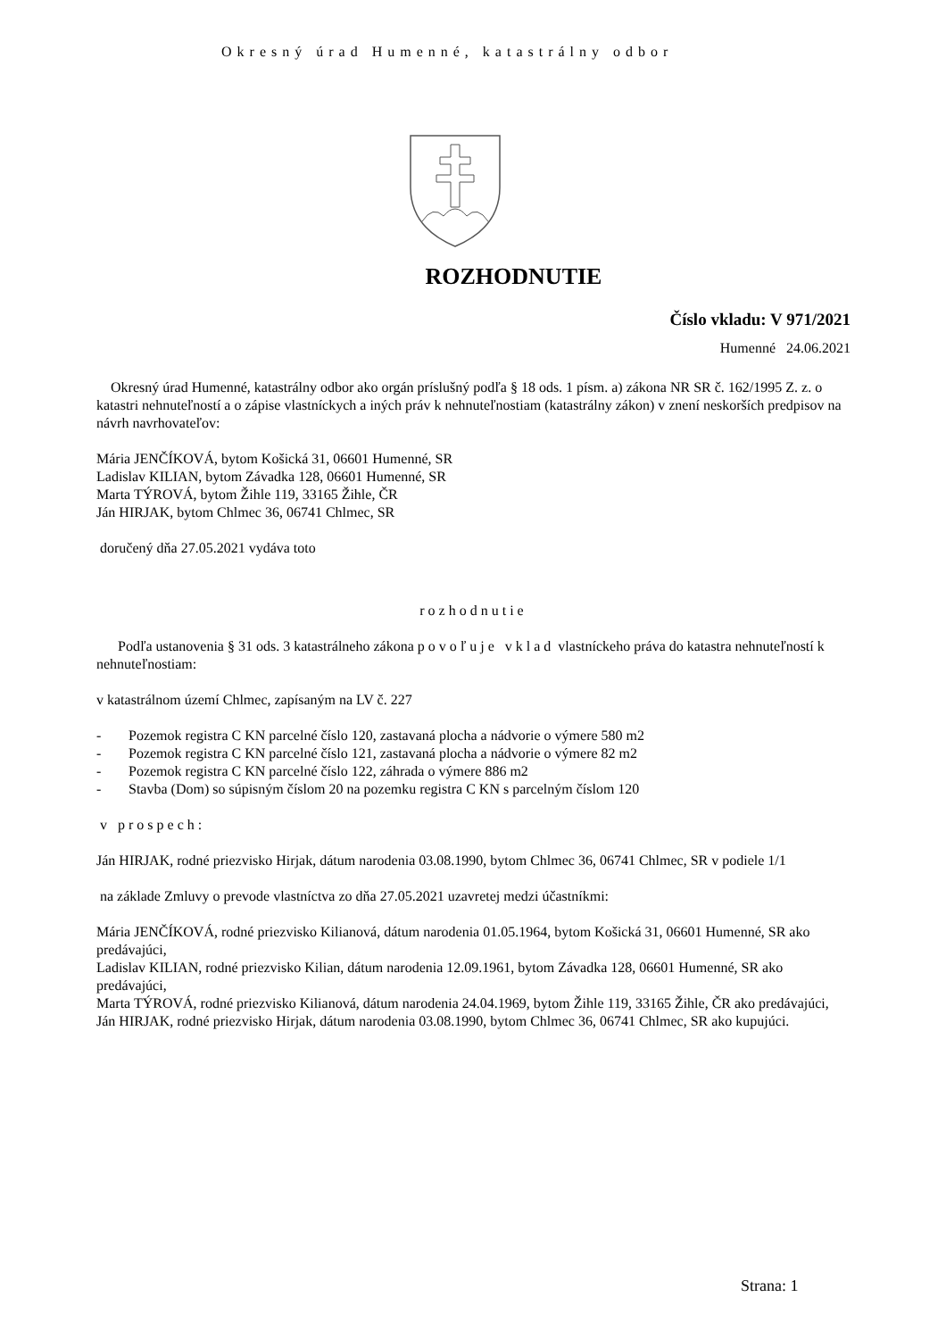Okresný úrad Humenné, katastrálny odbor
ROZHODNUTIE
Číslo vkladu: V 971/2021
Humenné 24.06.2021
Okresný úrad Humenné, katastrálny odbor ako orgán príslušný podľa § 18 ods. 1 písm. a) zákona NR SR č. 162/1995 Z. z. o katastri nehnuteľností a o zápise vlastníckych a iných práv k nehnuteľnostiam (katastrálny zákon) v znení neskorších predpisov na návrh navrhovateľov:
Mária JENČÍKOVÁ, bytom Košická 31, 06601 Humenné, SR
Ladislav KILIAN, bytom Závadka 128, 06601 Humenné, SR
Marta TÝROVÁ, bytom Žihle 119, 33165 Žihle, ČR
Ján HIRJAK, bytom Chlmec 36, 06741 Chlmec, SR
doručený dňa 27.05.2021 vydáva toto
rozhodnutie
Podľa ustanovenia § 31 ods. 3 katastrálneho zákona povoľuje vklad vlastníckeho práva do katastra nehnuteľností k nehnuteľnostiam:
v katastrálnom území Chlmec, zapísaným na LV č. 227
- Pozemok registra C KN parcelné číslo 120, zastavaná plocha a nádvorie o výmere 580 m2
- Pozemok registra C KN parcelné číslo 121, zastavaná plocha a nádvorie o výmere 82 m2
- Pozemok registra C KN parcelné číslo 122, záhrada o výmere 886 m2
- Stavba (Dom) so súpisným číslom 20 na pozemku registra C KN s parcelným číslom 120
v prospech:
Ján HIRJAK, rodné priezvisko Hirjak, dátum narodenia 03.08.1990, bytom Chlmec 36, 06741 Chlmec, SR v podiele 1/1
na základe Zmluvy o prevode vlastníctva zo dňa 27.05.2021 uzavretej medzi účastníkmi:
Mária JENČÍKOVÁ, rodné priezvisko Kilianová, dátum narodenia 01.05.1964, bytom Košická 31, 06601 Humenné, SR ako predávajúci,
Ladislav KILIAN, rodné priezvisko Kilian, dátum narodenia 12.09.1961, bytom Závadka 128, 06601 Humenné, SR ako predávajúci,
Marta TÝROVÁ, rodné priezvisko Kilianová, dátum narodenia 24.04.1969, bytom Žihle 119, 33165 Žihle, ČR ako predávajúci,
Ján HIRJAK, rodné priezvisko Hirjak, dátum narodenia 03.08.1990, bytom Chlmec 36, 06741 Chlmec, SR ako kupujúci.
Strana: 1